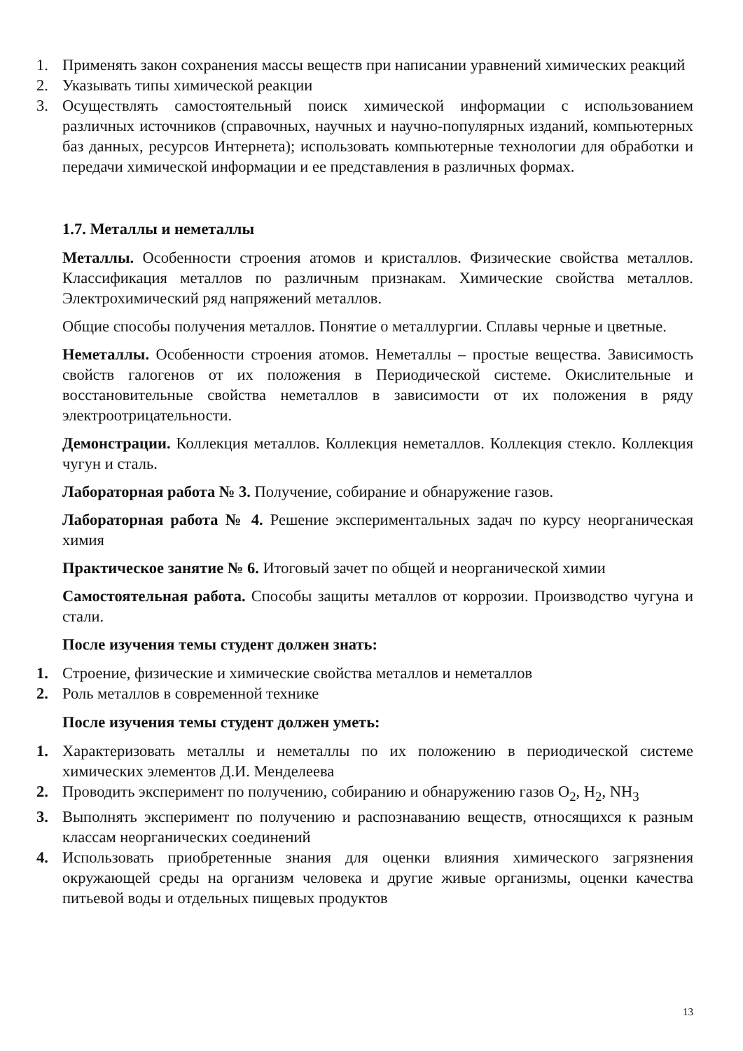1. Применять закон сохранения массы веществ при написании уравнений химических реакций
2. Указывать типы химической реакции
3. Осуществлять самостоятельный поиск химической информации с использованием различных источников (справочных, научных и научно-популярных изданий, компьютерных баз данных, ресурсов Интернета); использовать компьютерные технологии для обработки и передачи химической информации и ее представления в различных формах.
1.7. Металлы и неметаллы
Металлы. Особенности строения атомов и кристаллов. Физические свойства металлов. Классификация металлов по различным признакам. Химические свойства металлов. Электрохимический ряд напряжений металлов.
Общие способы получения металлов. Понятие о металлургии. Сплавы черные и цветные.
Неметаллы. Особенности строения атомов. Неметаллы – простые вещества. Зависимость свойств галогенов от их положения в Периодической системе. Окислительные и восстановительные свойства неметаллов в зависимости от их положения в ряду электроотрицательности.
Демонстрации. Коллекция металлов. Коллекция неметаллов. Коллекция стекло. Коллекция чугун и сталь.
Лабораторная работа № 3. Получение, собирание и обнаружение газов.
Лабораторная работа № 4. Решение экспериментальных задач по курсу неорганическая химия
Практическое занятие № 6. Итоговый зачет по общей и неорганической химии
Самостоятельная работа. Способы защиты металлов от коррозии. Производство чугуна и стали.
После изучения темы студент должен знать:
1. Строение, физические и химические свойства металлов и неметаллов
2. Роль металлов в современной технике
После изучения темы студент должен уметь:
1. Характеризовать металлы и неметаллы по их положению в периодической системе химических элементов Д.И. Менделеева
2. Проводить эксперимент по получению, собиранию и обнаружению газов O<sub>2</sub>, H<sub>2</sub>, NH<sub>3</sub>
3. Выполнять эксперимент по получению и распознаванию веществ, относящихся к разным классам неорганических соединений
4. Использовать приобретенные знания для оценки влияния химического загрязнения окружающей среды на организм человека и другие живые организмы, оценки качества питьевой воды и отдельных пищевых продуктов
13